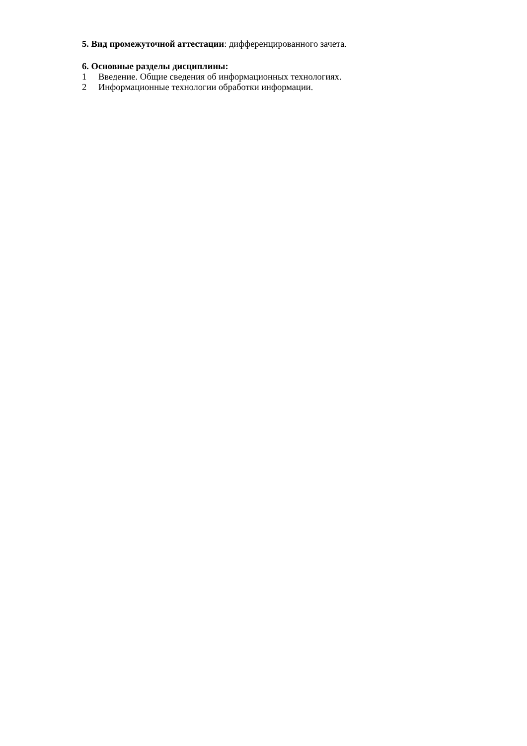5. Вид промежуточной аттестации: дифференцированного зачета.
6. Основные разделы дисциплины:
1 Введение. Общие сведения об информационных технологиях.
2 Информационные технологии обработки информации.